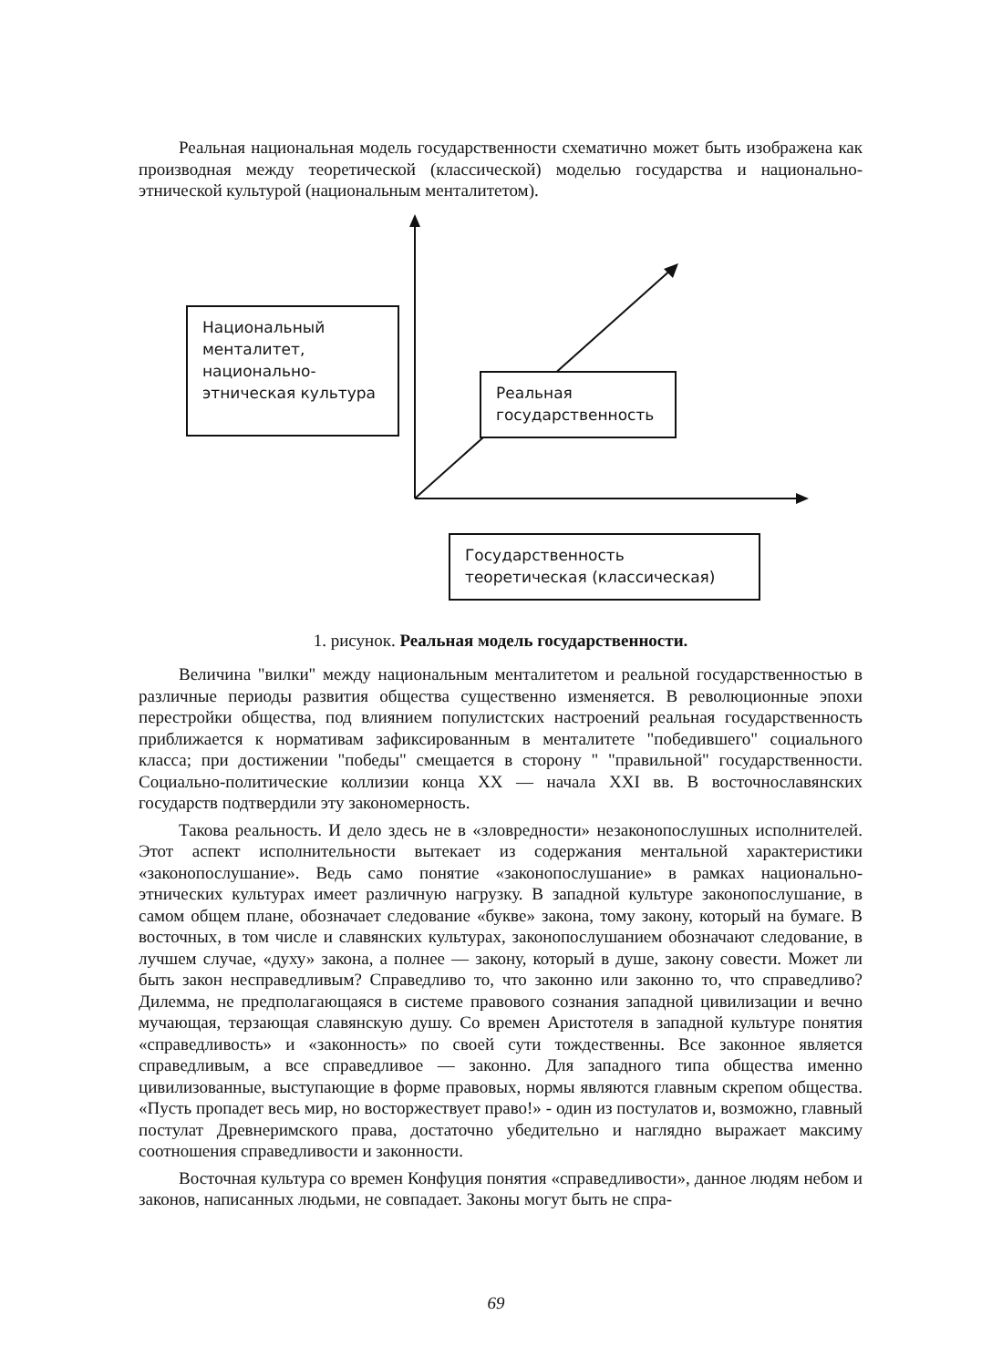Реальная национальная модель государственности схематично может быть изображена как производная между теоретической (классической) моделью государства и национально-этнической культурой (национальным менталитетом).
Национальный менталитет, национально-этническая культура
Реальная государственность
Государственность теоретическая (классическая)
1. рисунок. Реальная модель государственности.
Величина "вилки" между национальным менталитетом и реальной государственностью в различные периоды развития общества существенно изменяется. В революционные эпохи перестройки общества, под влиянием популистских настроений реальная государственность приближается к нормативам зафиксированным в менталитете "победившего" социального класса; при достижении "победы" смещается в сторону " "правильной" государственности. Социально-политические коллизии конца XX — начала XXI вв. В восточнославянских государств подтвердили эту закономерность.
Такова реальность. И дело здесь не в «зловредности» незаконопослушных исполнителей. Этот аспект исполнительности вытекает из содержания ментальной характеристики «законопослушание». Ведь само понятие «законопослушание» в рамках национально-этнических культурах имеет различную нагрузку. В западной культуре законопослушание, в самом общем плане, обозначает следование «букве» закона, тому закону, который на бумаге. В восточных, в том числе и славянских культурах, законопослушанием обозначают следование, в лучшем случае, «духу» закона, а полнее — закону, который в душе, закону совести. Может ли быть закон несправедливым? Справедливо то, что законно или законно то, что справедливо? Дилемма, не предполагающаяся в системе правового сознания западной цивилизации и вечно мучающая, терзающая славянскую душу. Со времен Аристотеля в западной культуре понятия «справедливость» и «законность» по своей сути тождественны. Все законное является справедливым, а все справедливое — законно. Для западного типа общества именно цивилизованные, выступающие в форме правовых, нормы являются главным скрепом общества. «Пусть пропадет весь мир, но восторжествует право!» - один из постулатов и, возможно, главный постулат Древнеримского права, достаточно убедительно и наглядно выражает максиму соотношения справедливости и законности.
Восточная культура со времен Конфуция понятия «справедливости», данное людям небом и законов, написанных людьми, не совпадает. Законы могут быть не спра-
69